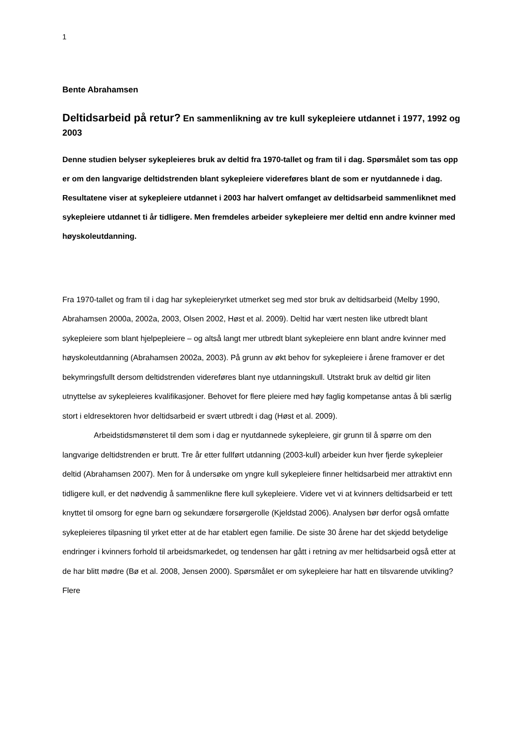1
Bente Abrahamsen
Deltidsarbeid på retur? En sammenlikning av tre kull sykepleiere utdannet i 1977, 1992 og 2003
Denne studien belyser sykepleieres bruk av deltid fra 1970-tallet og fram til i dag. Spørsmålet som tas opp er om den langvarige deltidstrenden blant sykepleiere videreføres blant de som er nyutdannede i dag. Resultatene viser at sykepleiere utdannet i 2003 har halvert omfanget av deltidsarbeid sammenliknet med sykepleiere utdannet ti år tidligere. Men fremdeles arbeider sykepleiere mer deltid enn andre kvinner med høyskoleutdanning.
Fra 1970-tallet og fram til i dag har sykepleieryrket utmerket seg med stor bruk av deltidsarbeid (Melby 1990, Abrahamsen 2000a, 2002a, 2003, Olsen 2002, Høst et al. 2009). Deltid har vært nesten like utbredt blant sykepleiere som blant hjelpepleiere – og altså langt mer utbredt blant sykepleiere enn blant andre kvinner med høyskoleutdanning (Abrahamsen 2002a, 2003). På grunn av økt behov for sykepleiere i årene framover er det bekymringsfullt dersom deltidstrenden videreføres blant nye utdanningskull. Utstrakt bruk av deltid gir liten utnyttelse av sykepleieres kvalifikasjoner. Behovet for flere pleiere med høy faglig kompetanse antas å bli særlig stort i eldresektoren hvor deltidsarbeid er svært utbredt i dag (Høst et al. 2009).
Arbeidstidsmønsteret til dem som i dag er nyutdannede sykepleiere, gir grunn til å spørre om den langvarige deltidstrenden er brutt. Tre år etter fullført utdanning (2003-kull) arbeider kun hver fjerde sykepleier deltid (Abrahamsen 2007). Men for å undersøke om yngre kull sykepleiere finner heltidsarbeid mer attraktivt enn tidligere kull, er det nødvendig å sammenlikne flere kull sykepleiere. Videre vet vi at kvinners deltidsarbeid er tett knyttet til omsorg for egne barn og sekundære forsørgerolle (Kjeldstad 2006). Analysen bør derfor også omfatte sykepleieres tilpasning til yrket etter at de har etablert egen familie. De siste 30 årene har det skjedd betydelige endringer i kvinners forhold til arbeidsmarkedet, og tendensen har gått i retning av mer heltidsarbeid også etter at de har blitt mødre (Bø et al. 2008, Jensen 2000). Spørsmålet er om sykepleiere har hatt en tilsvarende utvikling? Flere